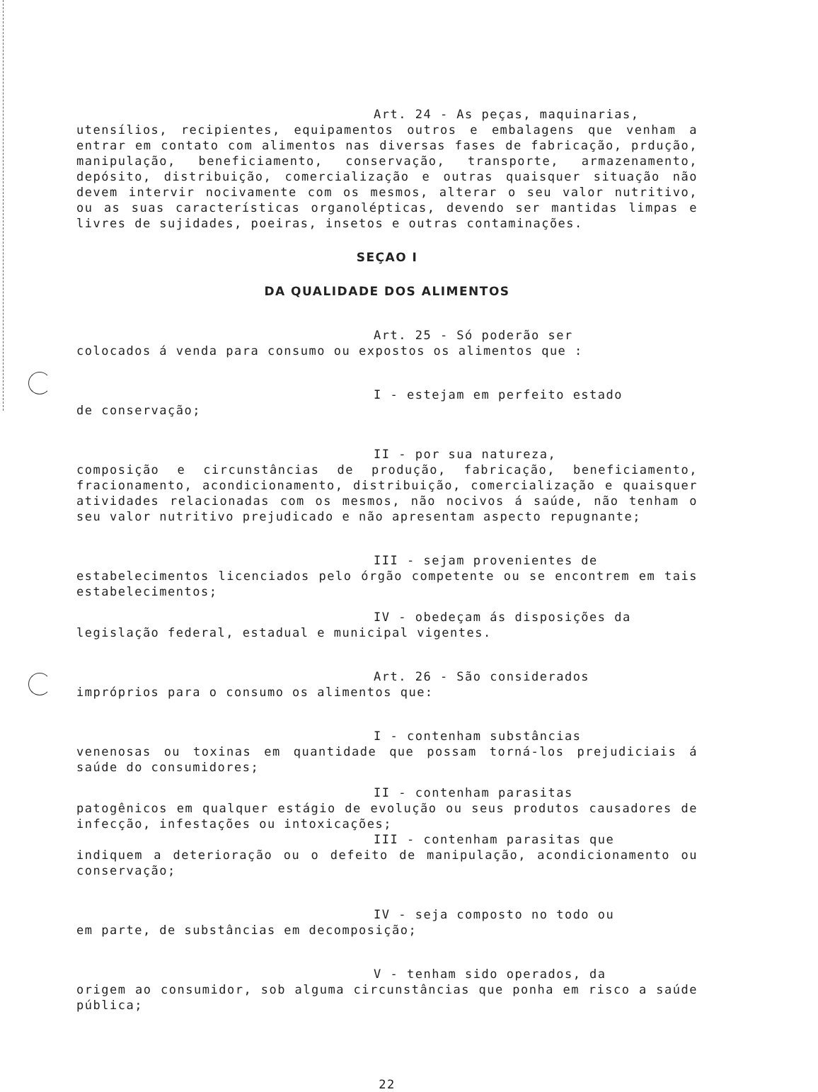Art. 24 - As peças, maquinarias,
utensílios, recipientes, equipamentos outros e embalagens que venham a entrar em contato com alimentos nas diversas fases de fabricação, prdução, manipulação, beneficiamento, conservação, transporte, armazenamento, depósito, distribuição, comercialização e outras quaisquer situação não devem intervir nocivamente com os mesmos, alterar o seu valor nutritivo, ou as suas características organolépticas, devendo ser mantidas limpas e livres de sujidades, poeiras, insetos e outras contaminações.
SEÇAO I
DA QUALIDADE DOS ALIMENTOS
Art. 25 - Só poderão ser
colocados á venda para consumo ou expostos os alimentos que :
I - estejam em perfeito estado
de conservação;
II - por sua natureza,
composição e circunstâncias de produção, fabricação, beneficiamento, fracionamento, acondicionamento, distribuição, comercialização e quaisquer atividades relacionadas com os mesmos, não nocivos á saúde, não tenham o seu valor nutritivo prejudicado e não apresentam aspecto repugnante;
III - sejam provenientes de
estabelecimentos licenciados pelo órgão competente ou se encontrem em tais estabelecimentos;
IV - obedeçam ás disposições da
legislação federal, estadual e municipal vigentes.
Art. 26 - São considerados
impróprios para o consumo os alimentos que:
I - contenham substâncias
venenosas ou toxinas em quantidade que possam torná-los prejudiciais á saúde do consumidores;
II - contenham parasitas
patogênicos em qualquer estágio de evolução ou seus produtos causadores de infecção, infestações ou intoxicações;
III - contenham parasitas que
indiquem a deterioração ou o defeito de manipulação, acondicionamento ou conservação;
IV - seja composto no todo ou
em parte, de substâncias em decomposição;
V - tenham sido operados, da
origem ao consumidor, sob alguma circunstâncias que ponha em risco a saúde pública;
22